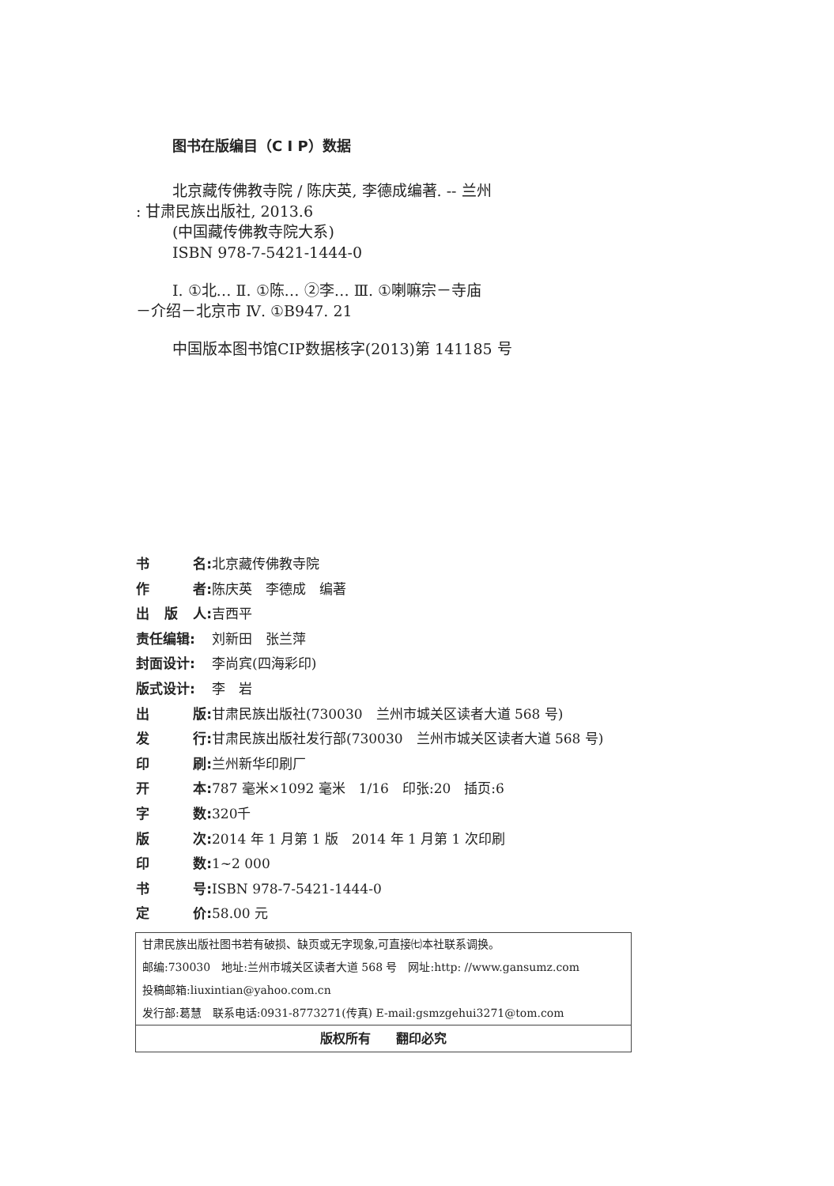图书在版编目（C I P）数据
北京藏传佛教寺院 / 陈庆英, 李德成编著. -- 兰州
: 甘肃民族出版社, 2013.6
(中国藏传佛教寺院大系)
ISBN 978-7-5421-1444-0
Ⅰ. ①北… Ⅱ. ①陈… ②李… Ⅲ. ①喇嘛宗－寺庙
－介绍－北京市 Ⅳ. ①B947. 21
中国版本图书馆CIP数据核字(2013)第 141185 号
书 名: 北京藏传佛教寺院
作 者: 陈庆英　李德成　编著
出 版 人: 吉西平
责任编辑: 刘新田　张兰萍
封面设计: 李尚宾(四海彩印)
版式设计: 李　岩
出 版: 甘肃民族出版社(730030　兰州市城关区读者大道 568 号)
发 行: 甘肃民族出版社发行部(730030　兰州市城关区读者大道 568 号)
印 刷: 兰州新华印刷厂
开 本: 787 毫米×1092 毫米　1/16　印张:20　插页:6
字 数: 320千
版 次: 2014 年 1 月第 1 版　2014 年 1 月第 1 次印刷
印 数: 1~2 000
书 号: ISBN 978-7-5421-1444-0
定 价: 58.00 元
甘肃民族出版社图书若有破损、缺页或无字现象,可直接㈦本社联系调换。
邮编:730030　地址:兰州市城关区读者大道 568 号　网址:http: //www.gansumz.com
投稿邮箱:liuxintian@yahoo.com.cn
发行部:葛慧　联系电话:0931-8773271(传真) E-mail:gsmzgehui3271@tom.com
版权所有　　翻印必究